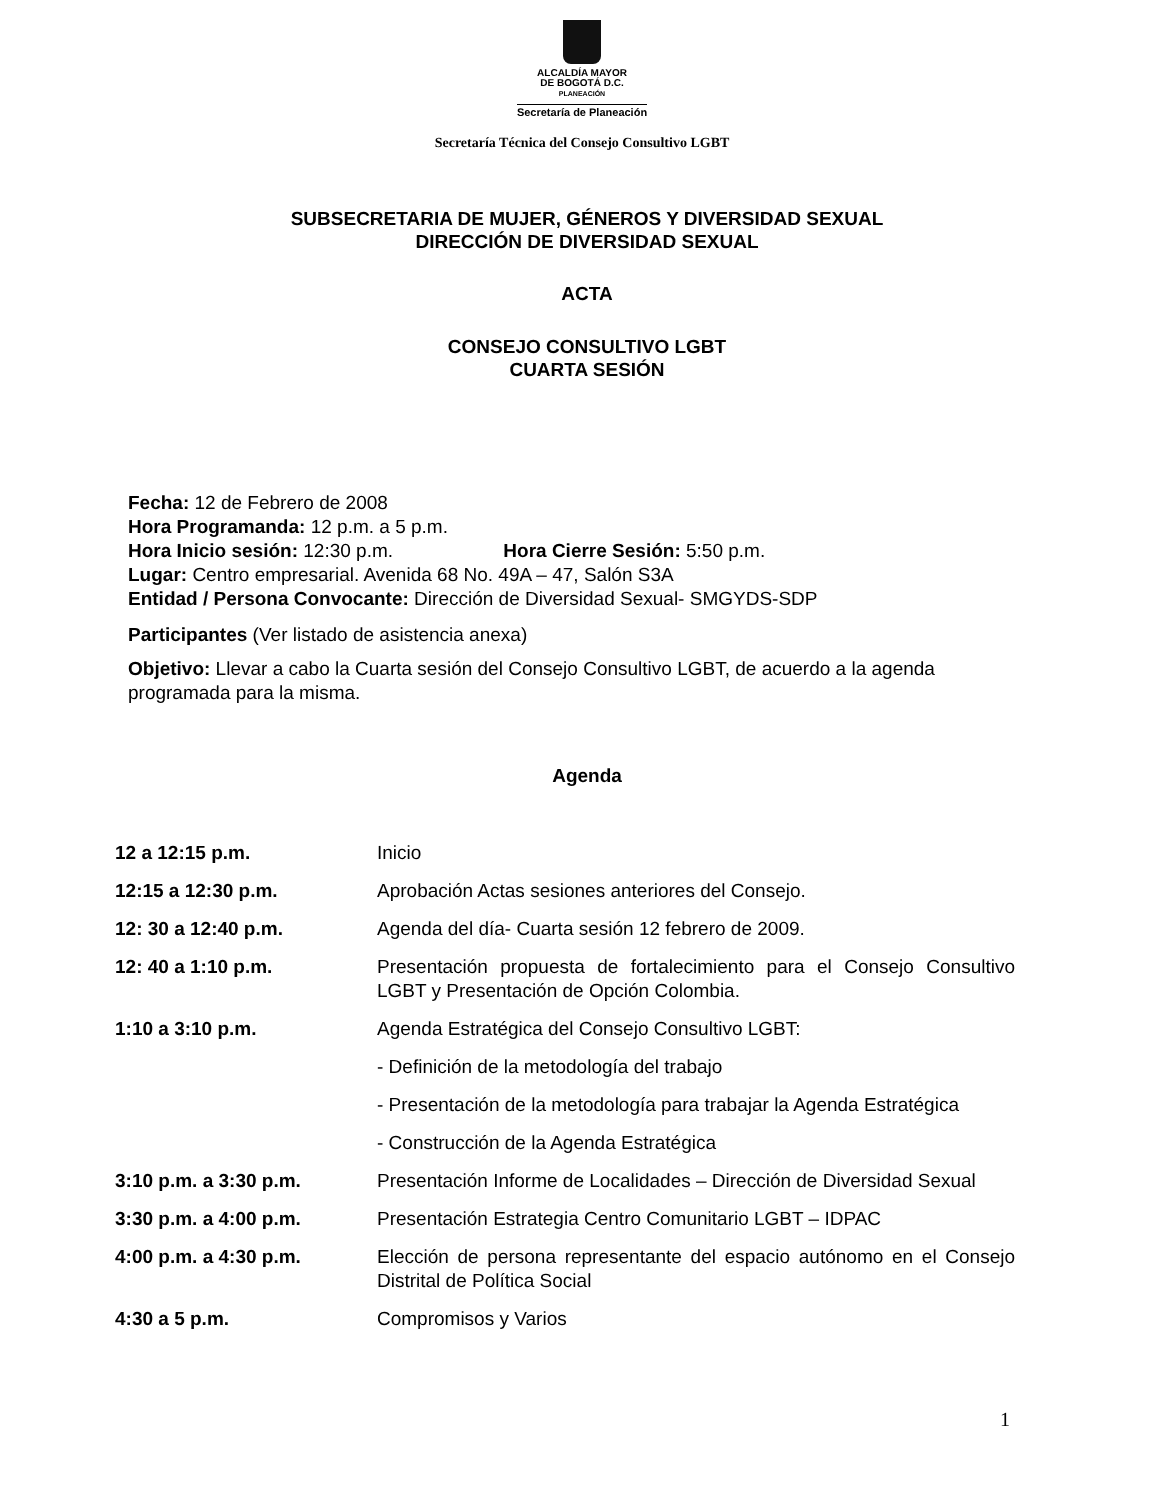ALCALDÍA MAYOR
DE BOGOTÁ D.C.
PLANEACIÓN
Secretaría de Planeación
Secretaría Técnica del Consejo Consultivo LGBT
SUBSECRETARIA DE MUJER, GÉNEROS Y DIVERSIDAD SEXUAL
DIRECCIÓN DE DIVERSIDAD SEXUAL
ACTA
CONSEJO CONSULTIVO LGBT
CUARTA SESIÓN
Fecha: 12 de Febrero de 2008
Hora Programanda: 12 p.m. a 5 p.m.
Hora Inicio sesión: 12:30 p.m. Hora Cierre Sesión: 5:50 p.m.
Lugar: Centro empresarial. Avenida 68 No. 49A – 47, Salón S3A
Entidad / Persona Convocante: Dirección de Diversidad Sexual- SMGYDS-SDP
Participantes (Ver listado de asistencia anexa)
Objetivo: Llevar a cabo la Cuarta sesión del Consejo Consultivo LGBT, de acuerdo a la agenda programada para la misma.
Agenda
| 12 a 12:15 p.m. | Inicio |
| 12:15 a 12:30 p.m. | Aprobación Actas sesiones anteriores del Consejo. |
| 12: 30 a 12:40 p.m. | Agenda del día- Cuarta sesión 12 febrero de 2009. |
| 12: 40 a 1:10 p.m. | Presentación propuesta de fortalecimiento para el Consejo Consultivo LGBT y Presentación de Opción Colombia. |
| 1:10 a 3:10 p.m. | Agenda Estratégica del Consejo Consultivo LGBT: |
| | - Definición de la metodología del trabajo |
| | - Presentación de la metodología para trabajar la Agenda Estratégica |
| | - Construcción de la Agenda Estratégica |
| 3:10 p.m. a 3:30 p.m. | Presentación Informe de Localidades – Dirección de Diversidad Sexual |
| 3:30 p.m. a 4:00 p.m. | Presentación Estrategia Centro Comunitario LGBT – IDPAC |
| 4:00 p.m. a 4:30 p.m. | Elección de persona representante del espacio autónomo en el Consejo Distrital de Política Social |
| 4:30 a 5 p.m. | Compromisos y Varios |
1